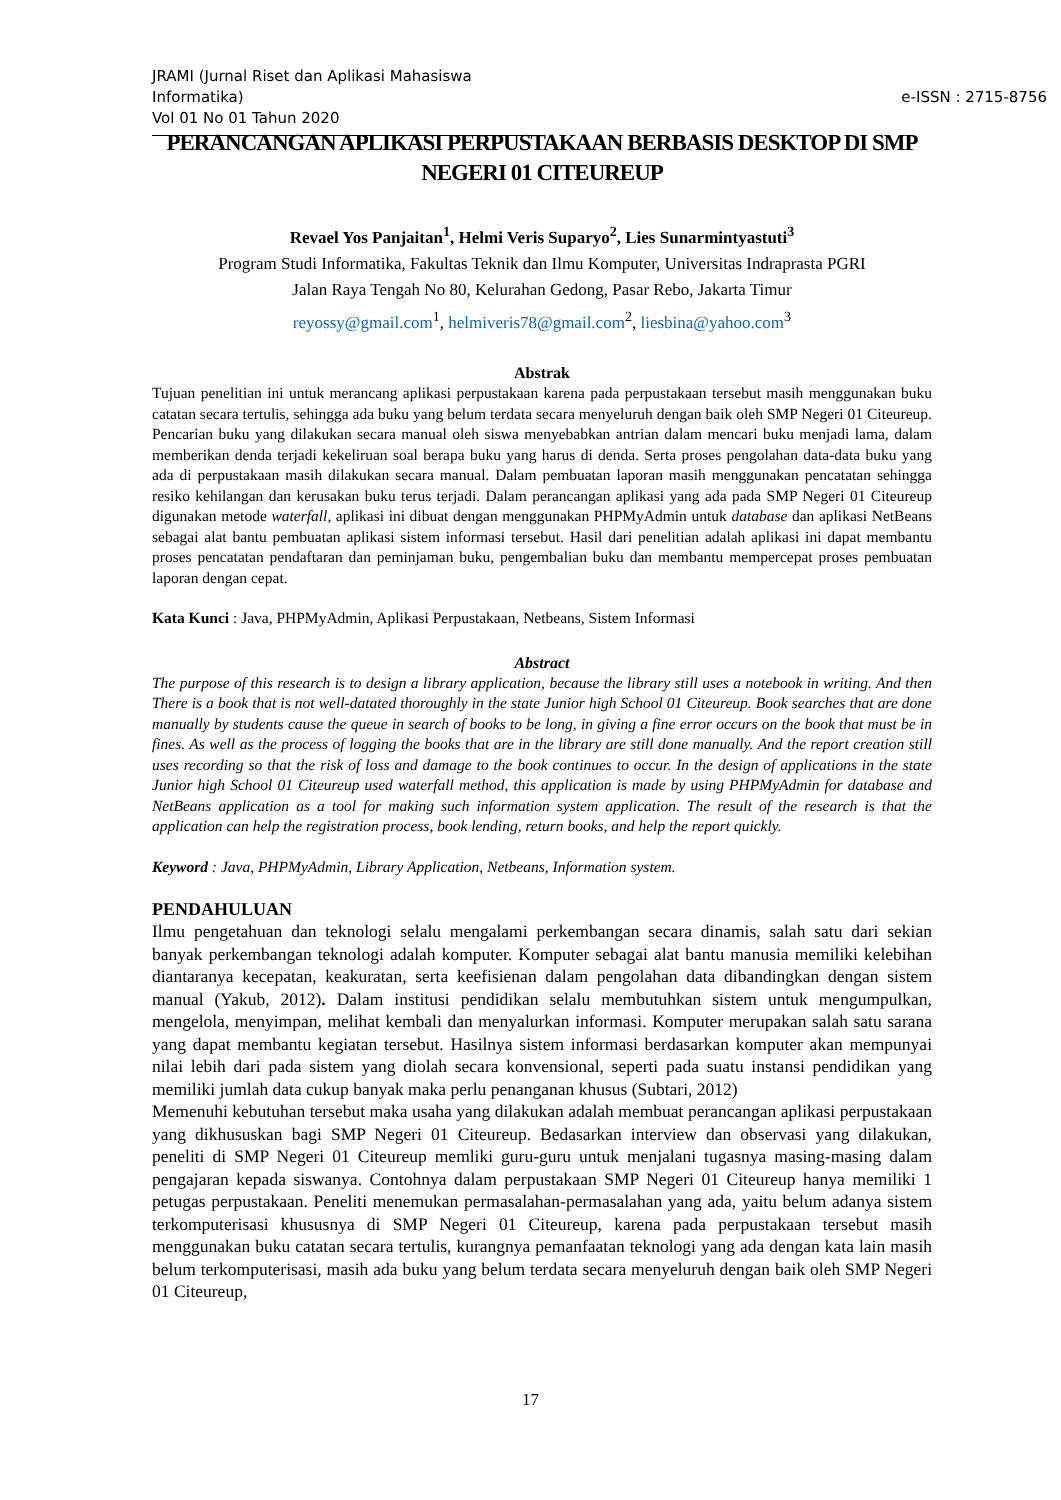JRAMI (Jurnal Riset dan Aplikasi Mahasiswa Informatika)
Vol 01 No 01 Tahun 2020
e-ISSN : 2715-8756
PERANCANGAN APLIKASI PERPUSTAKAAN BERBASIS DESKTOP DI SMP NEGERI 01 CITEUREUP
Revael Yos Panjaitan<sup>1</sup>, Helmi Veris Suparyo<sup>2</sup>, Lies Sunarmintyastuti<sup>3</sup>
Program Studi Informatika, Fakultas Teknik dan Ilmu Komputer, Universitas Indraprasta PGRI
Jalan Raya Tengah No 80, Kelurahan Gedong, Pasar Rebo, Jakarta Timur
reyossy@gmail.com<sup>1</sup>, helmiveris78@gmail.com<sup>2</sup>, liesbina@yahoo.com<sup>3</sup>
Abstrak
Tujuan penelitian ini untuk merancang aplikasi perpustakaan karena pada perpustakaan tersebut masih menggunakan buku catatan secara tertulis, sehingga ada buku yang belum terdata secara menyeluruh dengan baik oleh SMP Negeri 01 Citeureup. Pencarian buku yang dilakukan secara manual oleh siswa menyebabkan antrian dalam mencari buku menjadi lama, dalam memberikan denda terjadi kekeliruan soal berapa buku yang harus di denda. Serta proses pengolahan data-data buku yang ada di perpustakaan masih dilakukan secara manual. Dalam pembuatan laporan masih menggunakan pencatatan sehingga resiko kehilangan dan kerusakan buku terus terjadi. Dalam perancangan aplikasi yang ada pada SMP Negeri 01 Citeureup digunakan metode waterfall, aplikasi ini dibuat dengan menggunakan PHPMyAdmin untuk database dan aplikasi NetBeans sebagai alat bantu pembuatan aplikasi sistem informasi tersebut. Hasil dari penelitian adalah aplikasi ini dapat membantu proses pencatatan pendaftaran dan peminjaman buku, pengembalian buku dan membantu mempercepat proses pembuatan laporan dengan cepat.
Kata Kunci : Java, PHPMyAdmin, Aplikasi Perpustakaan, Netbeans, Sistem Informasi
Abstract
The purpose of this research is to design a library application, because the library still uses a notebook in writing. And then There is a book that is not well-datated thoroughly in the state Junior high School 01 Citeureup. Book searches that are done manually by students cause the queue in search of books to be long, in giving a fine error occurs on the book that must be in fines. As well as the process of logging the books that are in the library are still done manually. And the report creation still uses recording so that the risk of loss and damage to the book continues to occur. In the design of applications in the state Junior high School 01 Citeureup used waterfall method, this application is made by using PHPMyAdmin for database and NetBeans application as a tool for making such information system application. The result of the research is that the application can help the registration process, book lending, return books, and help the report quickly.
Keyword : Java, PHPMyAdmin, Library Application, Netbeans, Information system.
PENDAHULUAN
Ilmu pengetahuan dan teknologi selalu mengalami perkembangan secara dinamis, salah satu dari sekian banyak perkembangan teknologi adalah komputer. Komputer sebagai alat bantu manusia memiliki kelebihan diantaranya kecepatan, keakuratan, serta keefisienan dalam pengolahan data dibandingkan dengan sistem manual (Yakub, 2012). Dalam institusi pendidikan selalu membutuhkan sistem untuk mengumpulkan, mengelola, menyimpan, melihat kembali dan menyalurkan informasi. Komputer merupakan salah satu sarana yang dapat membantu kegiatan tersebut. Hasilnya sistem informasi berdasarkan komputer akan mempunyai nilai lebih dari pada sistem yang diolah secara konvensional, seperti pada suatu instansi pendidikan yang memiliki jumlah data cukup banyak maka perlu penanganan khusus (Subtari, 2012)
Memenuhi kebutuhan tersebut maka usaha yang dilakukan adalah membuat perancangan aplikasi perpustakaan yang dikhususkan bagi SMP Negeri 01 Citeureup. Bedasarkan interview dan observasi yang dilakukan, peneliti di SMP Negeri 01 Citeureup memliki guru-guru untuk menjalani tugasnya masing-masing dalam pengajaran kepada siswanya. Contohnya dalam perpustakaan SMP Negeri 01 Citeureup hanya memiliki 1 petugas perpustakaan. Peneliti menemukan permasalahan-permasalahan yang ada, yaitu belum adanya sistem terkomputerisasi khususnya di SMP Negeri 01 Citeureup, karena pada perpustakaan tersebut masih menggunakan buku catatan secara tertulis, kurangnya pemanfaatan teknologi yang ada dengan kata lain masih belum terkomputerisasi, masih ada buku yang belum terdata secara menyeluruh dengan baik oleh SMP Negeri 01 Citeureup,
17